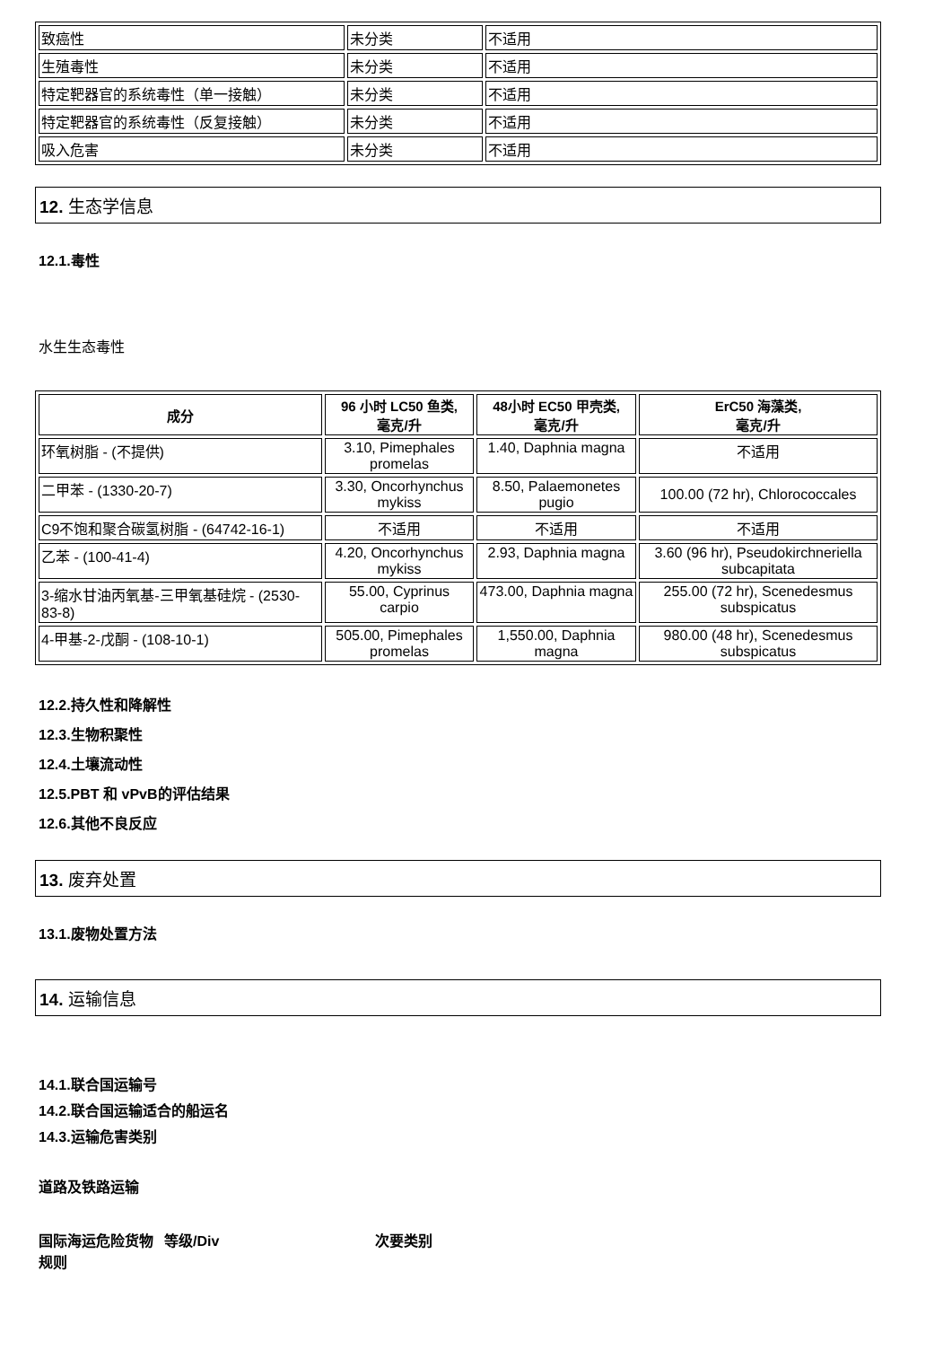| 致癌性 | 未分类 | 不适用 |
| 生殖毒性 | 未分类 | 不适用 |
| 特定靶器官的系统毒性（单一接触） | 未分类 | 不适用 |
| 特定靶器官的系统毒性（反复接触） | 未分类 | 不适用 |
| 吸入危害 | 未分类 | 不适用 |
12. 生态学信息
12.1.毒性
水生生态毒性
| 成分 | 96 小时 LC50 鱼类, 毫克/升 | 48小时 EC50 甲壳类, 毫克/升 | ErC50 海藻类, 毫克/升 |
| --- | --- | --- | --- |
| 环氧树脂 - (不提供) | 3.10, Pimephales promelas | 1.40, Daphnia magna | 不适用 |
| 二甲苯 - (1330-20-7) | 3.30, Oncorhynchus mykiss | 8.50, Palaemonetes pugio | 100.00 (72 hr), Chlorococcales |
| C9不饱和聚合碳氢树脂 - (64742-16-1) | 不适用 | 不适用 | 不适用 |
| 乙苯 - (100-41-4) | 4.20, Oncorhynchus mykiss | 2.93, Daphnia magna | 3.60 (96 hr), Pseudokirchneriella subcapitata |
| 3-缩水甘油丙氧基-三甲氧基硅烷 - (2530-83-8) | 55.00, Cyprinus carpio | 473.00, Daphnia magna | 255.00 (72 hr), Scenedesmus subspicatus |
| 4-甲基-2-戊酮 - (108-10-1) | 505.00, Pimephales promelas | 1,550.00, Daphnia magna | 980.00 (48 hr), Scenedesmus subspicatus |
12.2.持久性和降解性
12.3.生物积聚性
12.4.土壤流动性
12.5.PBT 和 vPvB的评估结果
12.6.其他不良反应
13. 废弃处置
13.1.废物处置方法
14. 运输信息
14.1.联合国运输号
14.2.联合国运输适合的船运名
14.3.运输危害类别
道路及铁路运输
国际海运危险货物规则
等级/Div 次要类别